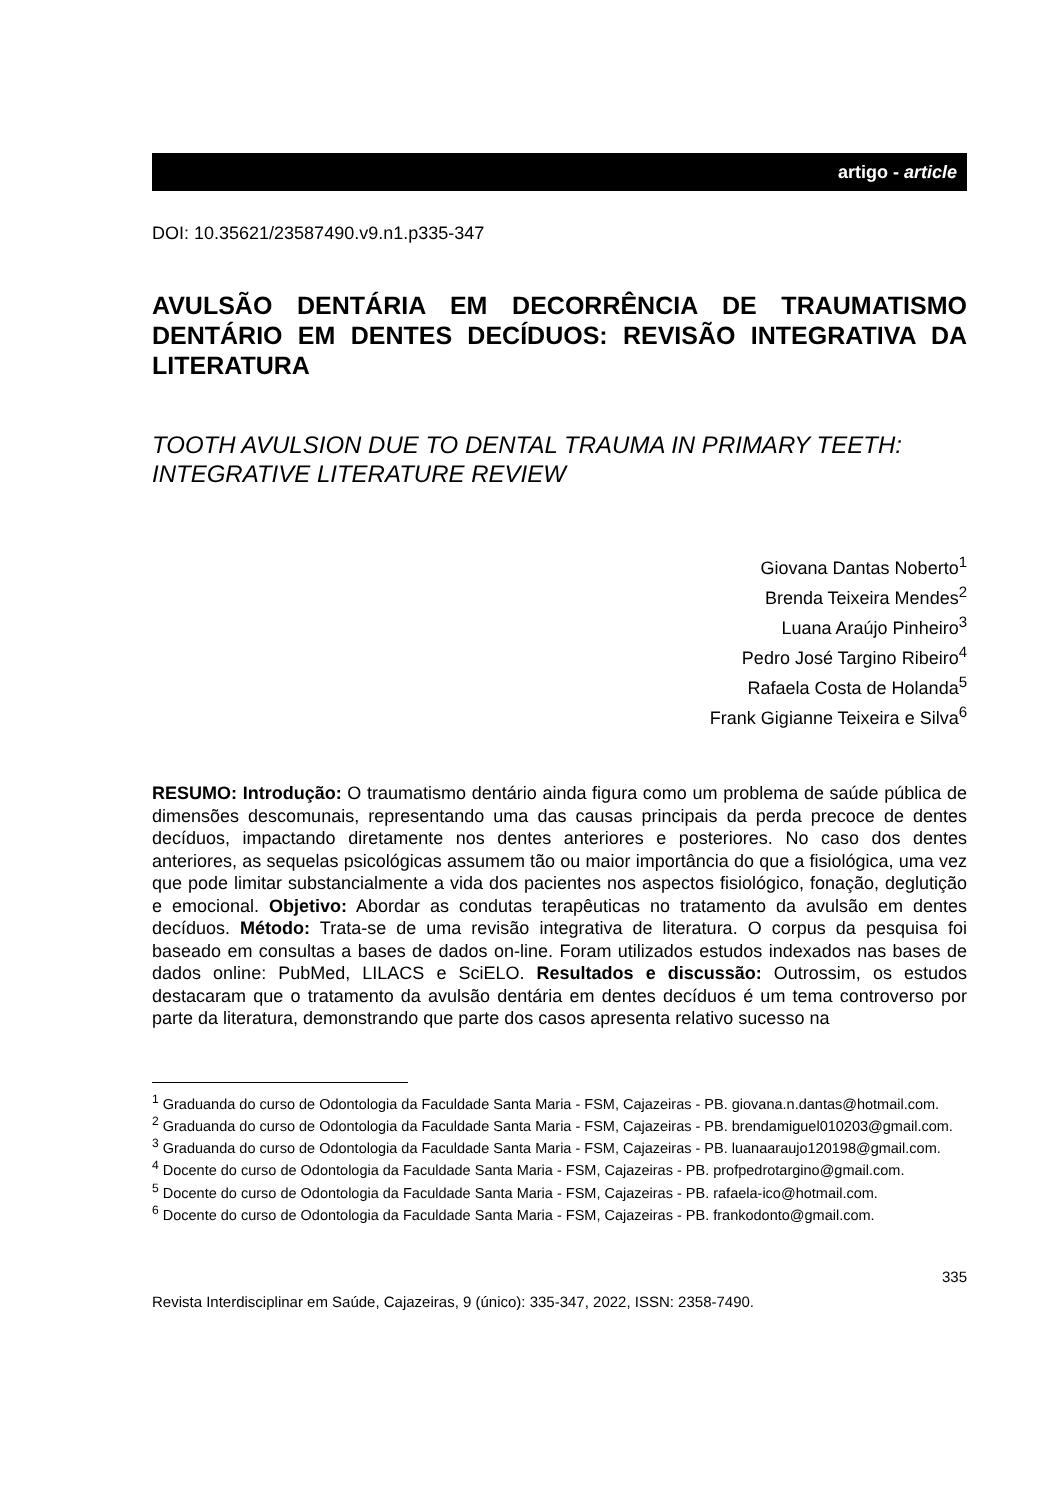artigo - article
DOI: 10.35621/23587490.v9.n1.p335-347
AVULSÃO DENTÁRIA EM DECORRÊNCIA DE TRAUMATISMO DENTÁRIO EM DENTES DECÍDUOS: REVISÃO INTEGRATIVA DA LITERATURA
TOOTH AVULSION DUE TO DENTAL TRAUMA IN PRIMARY TEETH: INTEGRATIVE LITERATURE REVIEW
Giovana Dantas Noberto<sup>1</sup>
Brenda Teixeira Mendes<sup>2</sup>
Luana Araújo Pinheiro<sup>3</sup>
Pedro José Targino Ribeiro<sup>4</sup>
Rafaela Costa de Holanda<sup>5</sup>
Frank Gigianne Teixeira e Silva<sup>6</sup>
RESUMO: Introdução: O traumatismo dentário ainda figura como um problema de saúde pública de dimensões descomunais, representando uma das causas principais da perda precoce de dentes decíduos, impactando diretamente nos dentes anteriores e posteriores. No caso dos dentes anteriores, as sequelas psicológicas assumem tão ou maior importância do que a fisiológica, uma vez que pode limitar substancialmente a vida dos pacientes nos aspectos fisiológico, fonação, deglutição e emocional. Objetivo: Abordar as condutas terapêuticas no tratamento da avulsão em dentes decíduos. Método: Trata-se de uma revisão integrativa de literatura. O corpus da pesquisa foi baseado em consultas a bases de dados on-line. Foram utilizados estudos indexados nas bases de dados online: PubMed, LILACS e SciELO. Resultados e discussão: Outrossim, os estudos destacaram que o tratamento da avulsão dentária em dentes decíduos é um tema controverso por parte da literatura, demonstrando que parte dos casos apresenta relativo sucesso na
<sup>1</sup> Graduanda do curso de Odontologia da Faculdade Santa Maria - FSM, Cajazeiras - PB. giovana.n.dantas@hotmail.com.
<sup>2</sup> Graduanda do curso de Odontologia da Faculdade Santa Maria - FSM, Cajazeiras - PB. brendamiguel010203@gmail.com.
<sup>3</sup> Graduanda do curso de Odontologia da Faculdade Santa Maria - FSM, Cajazeiras - PB. luanaaraujo120198@gmail.com.
<sup>4</sup> Docente do curso de Odontologia da Faculdade Santa Maria - FSM, Cajazeiras - PB. profpedrotargino@gmail.com.
<sup>5</sup> Docente do curso de Odontologia da Faculdade Santa Maria - FSM, Cajazeiras - PB. rafaela-ico@hotmail.com.
<sup>6</sup> Docente do curso de Odontologia da Faculdade Santa Maria - FSM, Cajazeiras - PB. frankodonto@gmail.com.
335
Revista Interdisciplinar em Saúde, Cajazeiras, 9 (único): 335-347, 2022, ISSN: 2358-7490.